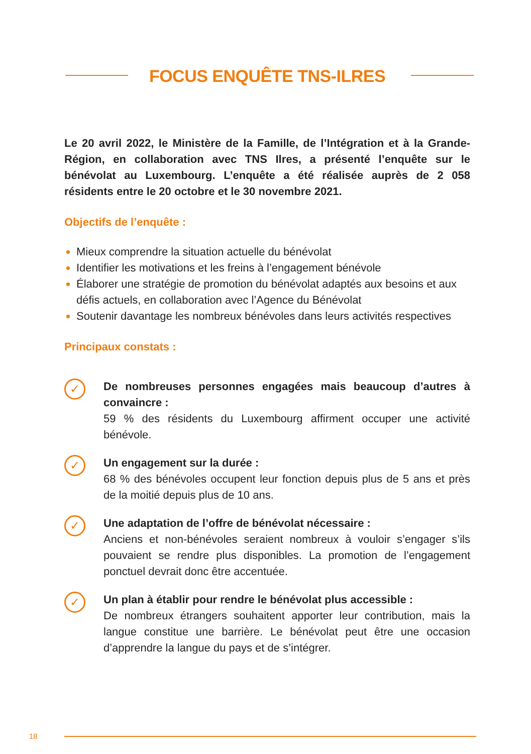FOCUS ENQUÊTE TNS-ILRES
Le 20 avril 2022, le Ministère de la Famille, de l’Intégration et à la Grande-Région, en collaboration avec TNS Ilres, a présenté l’enquête sur le bénévolat au Luxembourg. L’enquête a été réalisée auprès de 2 058 résidents entre le 20 octobre et le 30 novembre 2021.
Objectifs de l’enquête :
Mieux comprendre la situation actuelle du bénévolat
Identifier les motivations et les freins à l’engagement bénévole
Élaborer une stratégie de promotion du bénévolat adaptés aux besoins et aux défis actuels, en collaboration avec l’Agence du Bénévolat
Soutenir davantage les nombreux bénévoles dans leurs activités respectives
Principaux constats :
✓
De nombreuses personnes engagées mais beaucoup d’autres à convaincre :
59 % des résidents du Luxembourg affirment occuper une activité bénévole.
✓
Un engagement sur la durée :
68 % des bénévoles occupent leur fonction depuis plus de 5 ans et près de la moitié depuis plus de 10 ans.
✓
Une adaptation de l’offre de bénévolat nécessaire :
Anciens et non-bénévoles seraient nombreux à vouloir s’engager s’ils pouvaient se rendre plus disponibles. La promotion de l’engagement ponctuel devrait donc être accentuée.
✓
Un plan à établir pour rendre le bénévolat plus accessible :
De nombreux étrangers souhaitent apporter leur contribution, mais la langue constitue une barrière. Le bénévolat peut être une occasion d’apprendre la langue du pays et de s’intégrer.
18